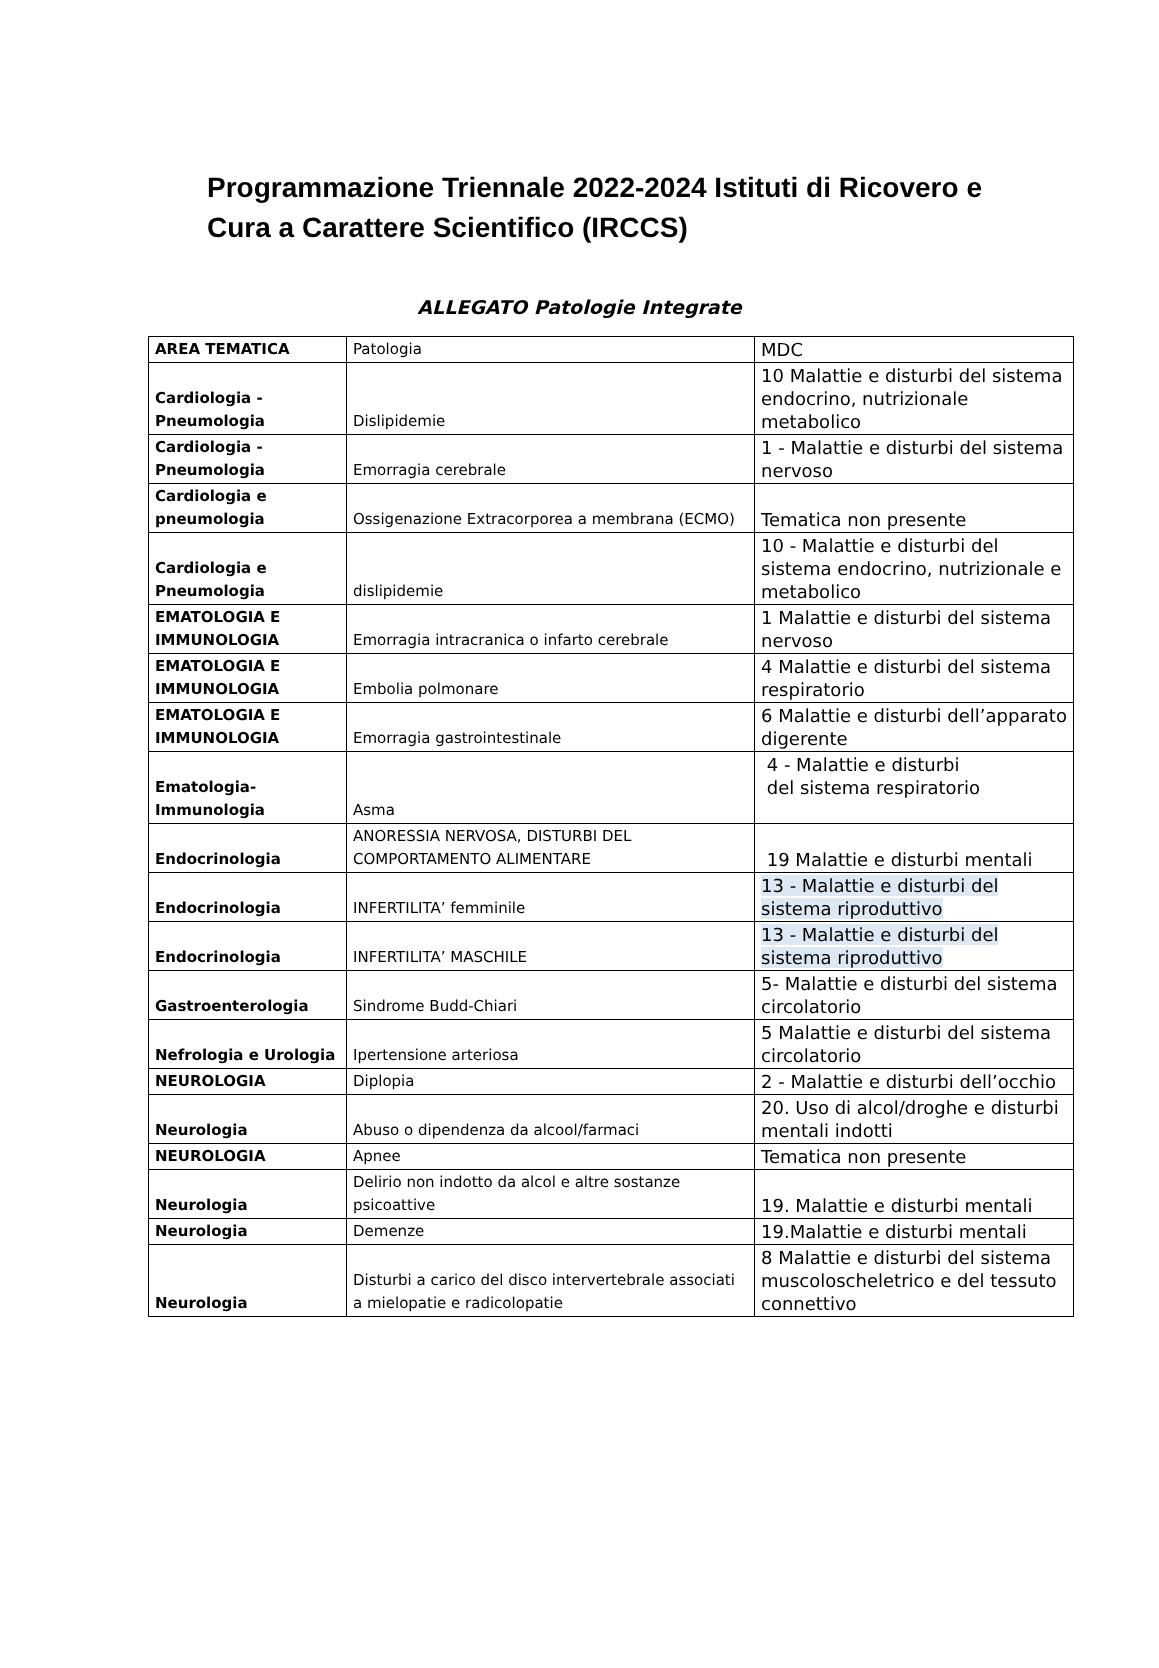Programmazione Triennale 2022-2024 Istituti di Ricovero e Cura a Carattere Scientifico (IRCCS)
ALLEGATO Patologie Integrate
| AREA TEMATICA | Patologia | MDC |
| Cardiologia - Pneumologia | Dislipidemie | 10 Malattie e disturbi del sistema endocrino, nutrizionale metabolico |
| Cardiologia - Pneumologia | Emorragia cerebrale | 1 - Malattie e disturbi del sistema nervoso |
| Cardiologia e pneumologia | Ossigenazione Extracorporea a membrana (ECMO) | Tematica non presente |
| Cardiologia e Pneumologia | dislipidemie | 10 - Malattie e disturbi del sistema endocrino, nutrizionale e metabolico |
| EMATOLOGIA E IMMUNOLOGIA | Emorragia intracranica o infarto cerebrale | 1 Malattie e disturbi del sistema nervoso |
| EMATOLOGIA E IMMUNOLOGIA | Embolia polmonare | 4 Malattie e disturbi del sistema respiratorio |
| EMATOLOGIA E IMMUNOLOGIA | Emorragia gastrointestinale | 6 Malattie e disturbi dell’apparato digerente |
| Ematologia-Immunologia | Asma | 4 - Malattie e disturbi del sistema respiratorio |
| Endocrinologia | ANORESSIA NERVOSA, DISTURBI DEL COMPORTAMENTO ALIMENTARE | 19 Malattie e disturbi mentali |
| Endocrinologia | INFERTILITA’ femminile | 13 - Malattie e disturbi del sistema riproduttivo |
| Endocrinologia | INFERTILITA’ MASCHILE | 13 - Malattie e disturbi del sistema riproduttivo |
| Gastroenterologia | Sindrome Budd-Chiari | 5- Malattie e disturbi del sistema circolatorio |
| Nefrologia e Urologia | Ipertensione arteriosa | 5 Malattie e disturbi del sistema circolatorio |
| NEUROLOGIA | Diplopia | 2 - Malattie e disturbi dell’occhio |
| Neurologia | Abuso o dipendenza da alcool/farmaci | 20. Uso di alcol/droghe e disturbi mentali indotti |
| NEUROLOGIA | Apnee | Tematica non presente |
| Neurologia | Delirio non indotto da alcol e altre sostanze psicoattive | 19. Malattie e disturbi mentali |
| Neurologia | Demenze | 19.Malattie e disturbi mentali |
| Neurologia | Disturbi a carico del disco intervertebrale associati a mielopatie e radicolopatie | 8 Malattie e disturbi del sistema muscoloscheletrico e del tessuto connettivo |